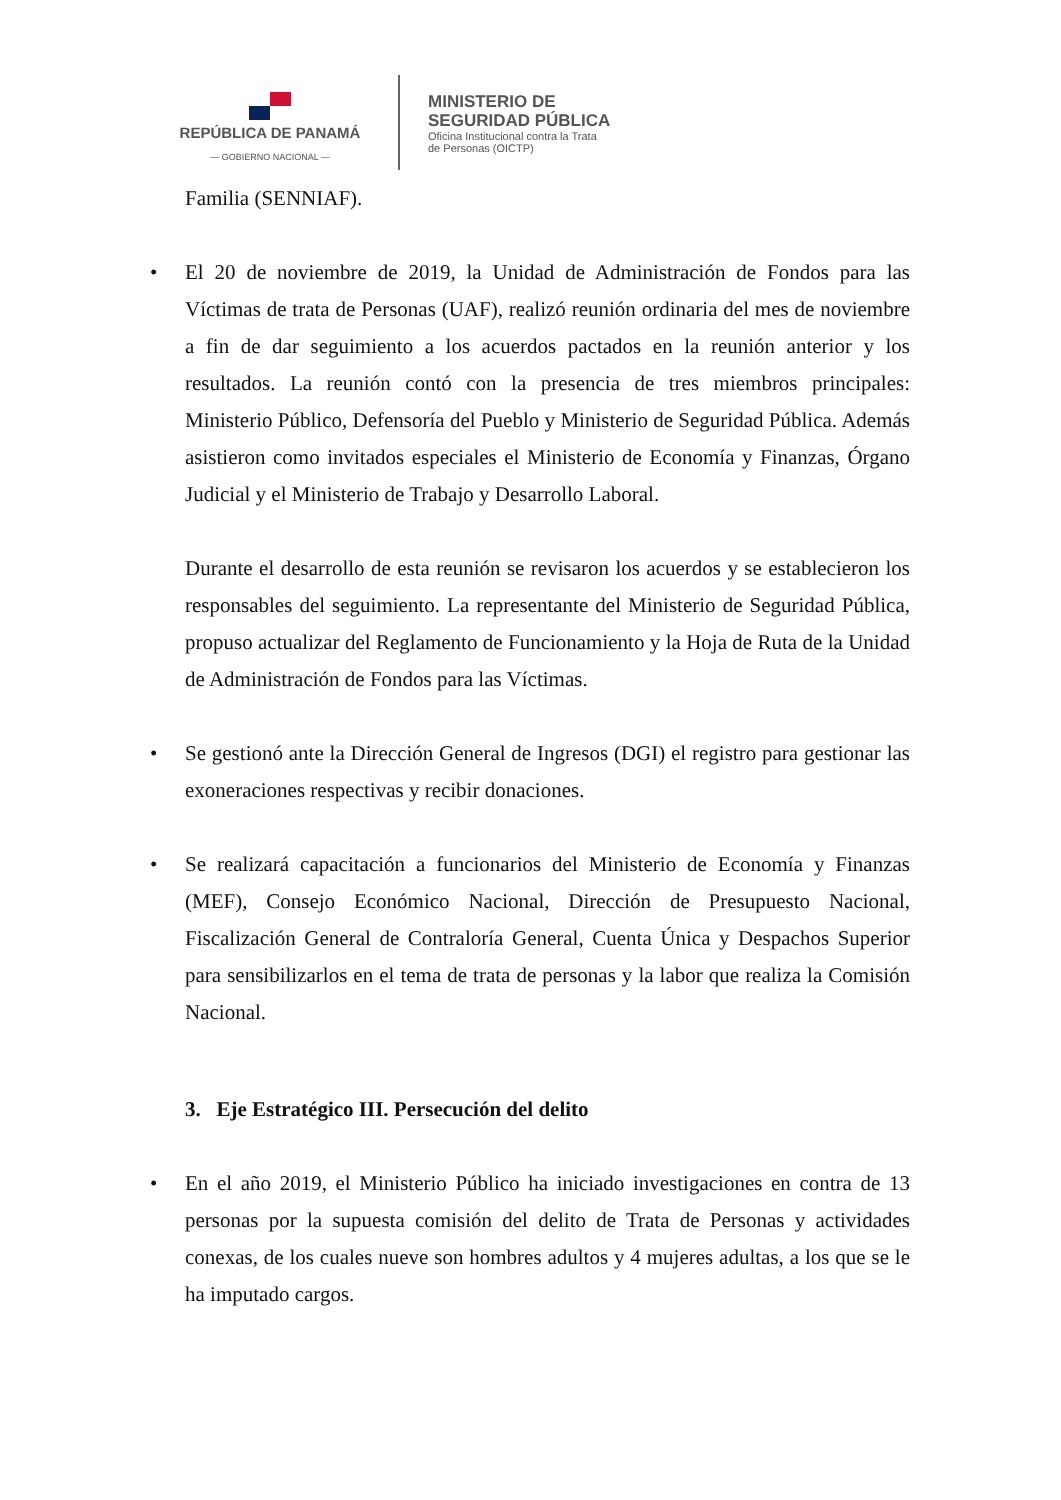REPÚBLICA DE PANAMÁ
— GOBIERNO NACIONAL —
MINISTERIO DE
SEGURIDAD PÚBLICA
Oficina Institucional contra la Trata
de Personas (OICTP)
Familia (SENNIAF).
• El 20 de noviembre de 2019, la Unidad de Administración de Fondos para las Víctimas de trata de Personas (UAF), realizó reunión ordinaria del mes de noviembre a fin de dar seguimiento a los acuerdos pactados en la reunión anterior y los resultados. La reunión contó con la presencia de tres miembros principales: Ministerio Público, Defensoría del Pueblo y Ministerio de Seguridad Pública. Además asistieron como invitados especiales el Ministerio de Economía y Finanzas, Órgano Judicial y el Ministerio de Trabajo y Desarrollo Laboral.
Durante el desarrollo de esta reunión se revisaron los acuerdos y se establecieron los responsables del seguimiento. La representante del Ministerio de Seguridad Pública, propuso actualizar del Reglamento de Funcionamiento y la Hoja de Ruta de la Unidad de Administración de Fondos para las Víctimas.
• Se gestionó ante la Dirección General de Ingresos (DGI) el registro para gestionar las exoneraciones respectivas y recibir donaciones.
• Se realizará capacitación a funcionarios del Ministerio de Economía y Finanzas (MEF), Consejo Económico Nacional, Dirección de Presupuesto Nacional, Fiscalización General de Contraloría General, Cuenta Única y Despachos Superior para sensibilizarlos en el tema de trata de personas y la labor que realiza la Comisión Nacional.
3. Eje Estratégico III. Persecución del delito
• En el año 2019, el Ministerio Público ha iniciado investigaciones en contra de 13 personas por la supuesta comisión del delito de Trata de Personas y actividades conexas, de los cuales nueve son hombres adultos y 4 mujeres adultas, a los que se le ha imputado cargos.